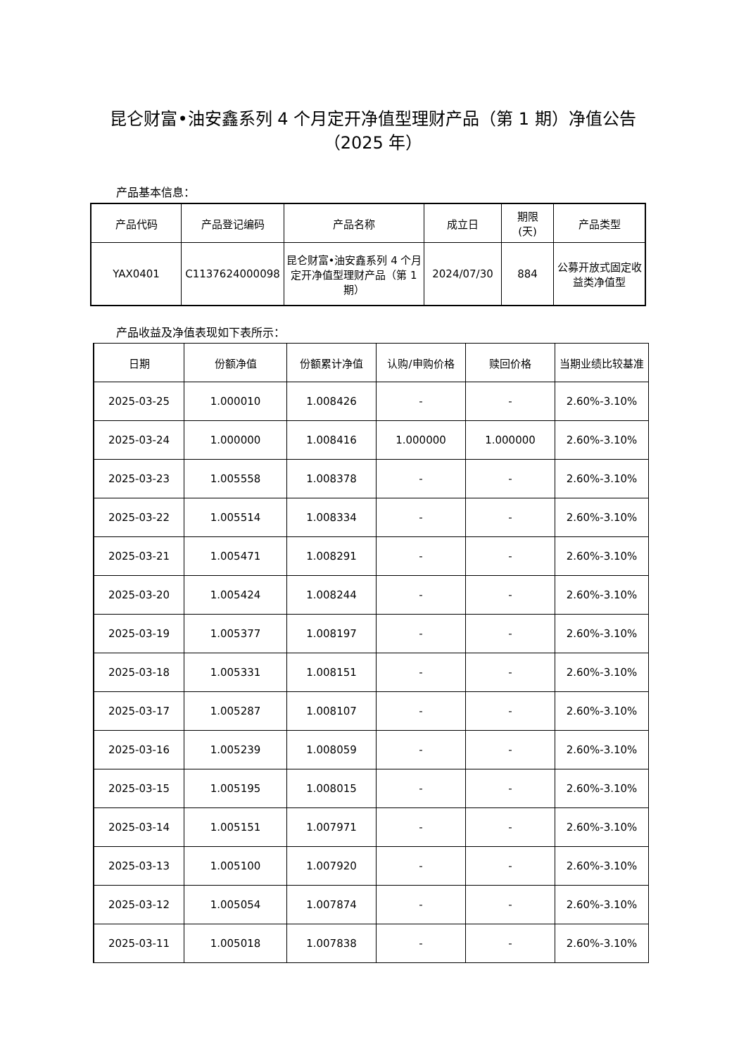昆仑财富•油安鑫系列 4 个月定开净值型理财产品（第 1 期）净值公告
（2025 年）
产品基本信息：
| 产品代码 | 产品登记编码 | 产品名称 | 成立日 | 期限 (天) | 产品类型 |
| --- | --- | --- | --- | --- | --- |
| YAX0401 | C1137624000098 | 昆仑财富•油安鑫系列 4 个月定开净值型理财产品（第 1 期） | 2024/07/30 | 884 | 公募开放式固定收益类净值型 |
产品收益及净值表现如下表所示：
| 日期 | 份额净值 | 份额累计净值 | 认购/申购价格 | 赎回价格 | 当期业绩比较基准 |
| --- | --- | --- | --- | --- | --- |
| 2025-03-25 | 1.000010 | 1.008426 | - | - | 2.60%-3.10% |
| 2025-03-24 | 1.000000 | 1.008416 | 1.000000 | 1.000000 | 2.60%-3.10% |
| 2025-03-23 | 1.005558 | 1.008378 | - | - | 2.60%-3.10% |
| 2025-03-22 | 1.005514 | 1.008334 | - | - | 2.60%-3.10% |
| 2025-03-21 | 1.005471 | 1.008291 | - | - | 2.60%-3.10% |
| 2025-03-20 | 1.005424 | 1.008244 | - | - | 2.60%-3.10% |
| 2025-03-19 | 1.005377 | 1.008197 | - | - | 2.60%-3.10% |
| 2025-03-18 | 1.005331 | 1.008151 | - | - | 2.60%-3.10% |
| 2025-03-17 | 1.005287 | 1.008107 | - | - | 2.60%-3.10% |
| 2025-03-16 | 1.005239 | 1.008059 | - | - | 2.60%-3.10% |
| 2025-03-15 | 1.005195 | 1.008015 | - | - | 2.60%-3.10% |
| 2025-03-14 | 1.005151 | 1.007971 | - | - | 2.60%-3.10% |
| 2025-03-13 | 1.005100 | 1.007920 | - | - | 2.60%-3.10% |
| 2025-03-12 | 1.005054 | 1.007874 | - | - | 2.60%-3.10% |
| 2025-03-11 | 1.005018 | 1.007838 | - | - | 2.60%-3.10% |